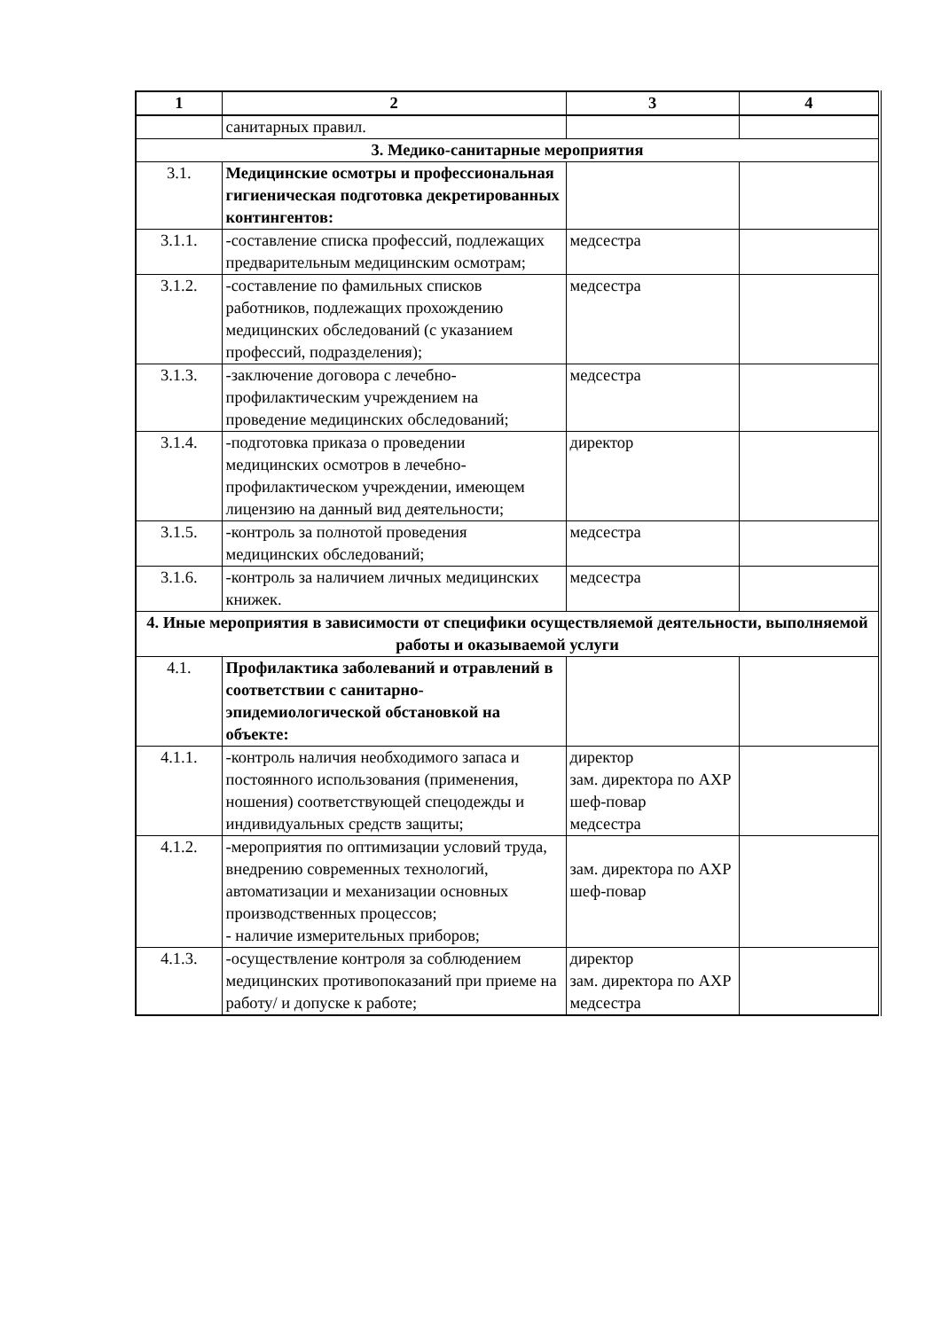| 1 | 2 | 3 | 4 |
| --- | --- | --- | --- |
| | санитарных правил. | | |
| 3. Медико-санитарные мероприятия | | | |
| 3.1. | Медицинские осмотры и профессиональная гигиеническая подготовка декретированных контингентов: | | |
| 3.1.1. | -составление списка профессий, подлежащих предварительным медицинским осмотрам; | медсестра | |
| 3.1.2. | -составление по фамильных списков работников, подлежащих прохождению медицинских обследований (с указанием профессий, подразделения); | медсестра | |
| 3.1.3. | -заключение договора с лечебно-профилактическим учреждением на проведение медицинских обследований; | медсестра | |
| 3.1.4. | -подготовка приказа о проведении медицинских осмотров в лечебно-профилактическом учреждении, имеющем лицензию на данный вид деятельности; | директор | |
| 3.1.5. | -контроль за полнотой проведения медицинских обследований; | медсестра | |
| 3.1.6. | -контроль за наличием личных медицинских книжек. | медсестра | |
| 4. Иные мероприятия в зависимости от специфики осуществляемой деятельности, выполняемой работы и оказываемой услуги | | | |
| 4.1. | Профилактика заболеваний и отравлений в соответствии с санитарно-эпидемиологической обстановкой на объекте: | | |
| 4.1.1. | -контроль наличия необходимого запаса и постоянного использования (применения, ношения) соответствующей спецодежды и индивидуальных средств защиты; | директор зам. директора по АХР шеф-повар медсестра | |
| 4.1.2. | -мероприятия по оптимизации условий труда, внедрению современных технологий, автоматизации и механизации основных производственных процессов; - наличие измерительных приборов; | зам. директора по АХР шеф-повар | |
| 4.1.3. | -осуществление контроля за соблюдением медицинских противопоказаний при приеме на работу/ и допуске к работе; | директор зам. директора по АХР медсестра | |